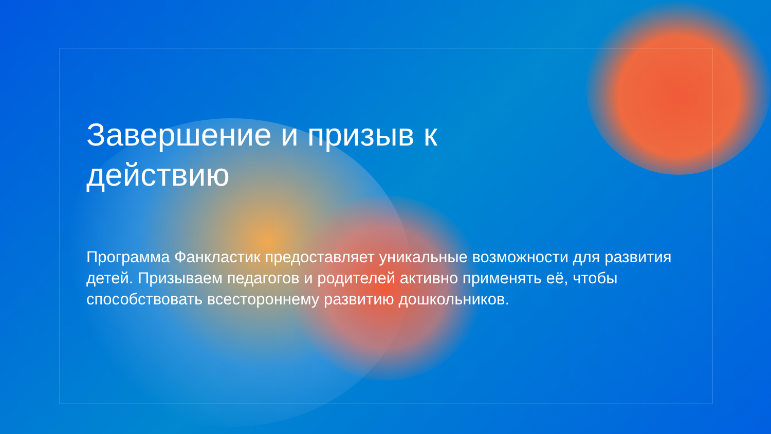Завершение и призыв к действию
Программа Фанкластик предоставляет уникальные возможности для развития детей. Призываем педагогов и родителей активно применять её, чтобы способствовать всестороннему развитию дошкольников.